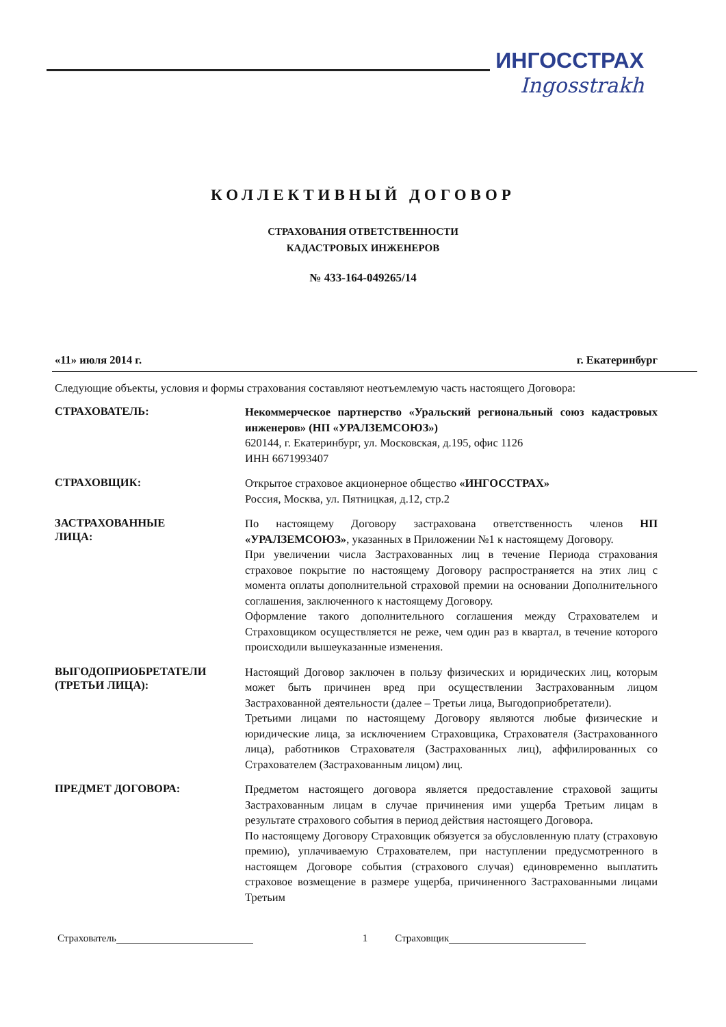ИНГОССТРАХ
Ingosstrakh
КОЛЛЕКТИВНЫЙ ДОГОВОР
СТРАХОВАНИЯ ОТВЕТСТВЕННОСТИ
КАДАСТРОВЫХ ИНЖЕНЕРОВ
№ 433-164-049265/14
«11» июля 2014 г. г. Екатеринбург
Следующие объекты, условия и формы страхования составляют неотъемлемую часть настоящего Договора:
СТРАХОВАТЕЛЬ:
Некоммерческое партнерство «Уральский региональный союз кадастровых инженеров» (НП «УРАЛЗЕМСОЮЗ»)
620144, г. Екатеринбург, ул. Московская, д.195, офис 1126
ИНН 6671993407
СТРАХОВЩИК:
Открытое страховое акционерное общество «ИНГОССТРАХ»
Россия, Москва, ул. Пятницкая, д.12, стр.2
ЗАСТРАХОВАННЫЕ
ЛИЦА:
По настоящему Договору застрахована ответственность членов НП «УРАЛЗЕМСОЮЗ», указанных в Приложении №1 к настоящему Договору.
При увеличении числа Застрахованных лиц в течение Периода страхования страховое покрытие по настоящему Договору распространяется на этих лиц с момента оплаты дополнительной страховой премии на основании Дополнительного соглашения, заключенного к настоящему Договору.
Оформление такого дополнительного соглашения между Страхователем и Страховщиком осуществляется не реже, чем один раз в квартал, в течение которого происходили вышеуказанные изменения.
ВЫГОДОПРИОБРЕТАТЕЛИ
(ТРЕТЬИ ЛИЦА):
Настоящий Договор заключен в пользу физических и юридических лиц, которым может быть причинен вред при осуществлении Застрахованным лицом Застрахованной деятельности (далее – Третьи лица, Выгодоприобретатели).
Третьими лицами по настоящему Договору являются любые физические и юридические лица, за исключением Страховщика, Страхователя (Застрахованного лица), работников Страхователя (Застрахованных лиц), аффилированных со Страхователем (Застрахованным лицом) лиц.
ПРЕДМЕТ ДОГОВОРА:
Предметом настоящего договора является предоставление страховой защиты Застрахованным лицам в случае причинения ими ущерба Третьим лицам в результате страхового события в период действия настоящего Договора.
По настоящему Договору Страховщик обязуется за обусловленную плату (страховую премию), уплачиваемую Страхователем, при наступлении предусмотренного в настоящем Договоре события (страхового случая) единовременно выплатить страховое возмещение в размере ущерба, причиненного Застрахованными лицами Третьим
Страхователь 1 Страховщик